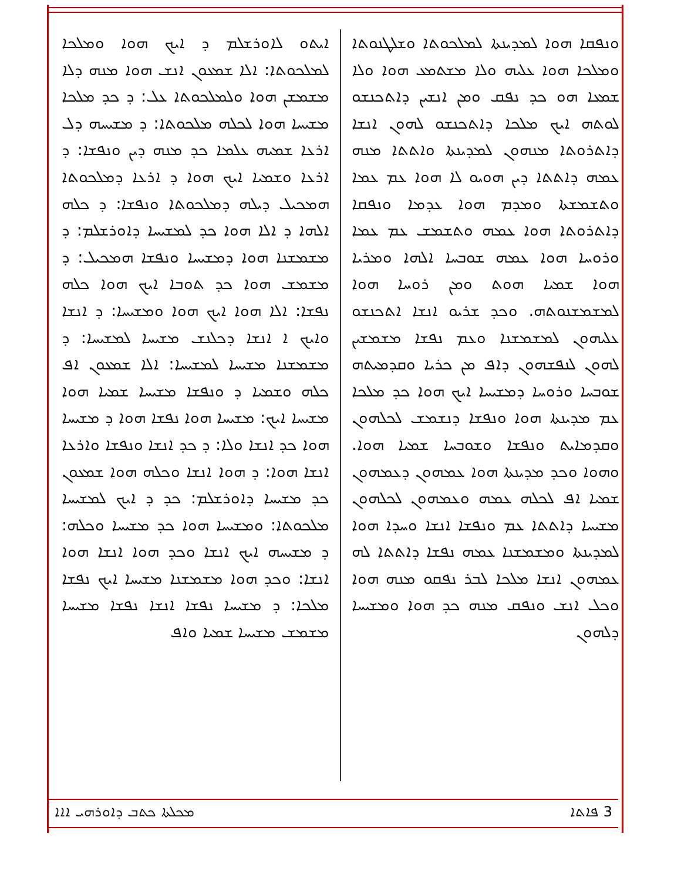ܘܢܦܩܐ ܗܘܐ ܠܡܕܝܢܬܐ ܠܡܠܟܘܬܐ ܘܫܠܛܢܘܬܐ ܘܡܠܟܐ ܗܘܐ ܥܠܝܗ ܘܠܐ ܡܫܬܡܥ ܗܘܐ ܘܠܐ ܫܡܥܐ ܗܘ ܟܕ ܢܦܩ ܘܡܢ ܐܢܫܝܢ ܕܐܬܟܢܫܘ ܠܘܬܗ ܐܝܟ ܡܠܟܐ ܕܐܬܟܢܫܘ ܠܗܘܢ ܐܢܫܐ ܕܐܬܪܘܬܐ ܡܢܗܘܢ ܠܡܕܝܢܬܐ ܘܐܬܬܐ ܡܢܗ ܥܡܗ ܕܐܬܬܐ ܕܝܢ ܗܘܝܘ ܠܐ ܗܘܐ ܥܡ ܥܡܐ ܘܬܫܡܫܬܐ ܘܡܕܡ ܗܘܐ ܥܕܡܐ ܘܢܦܩܐ ܕܐܬܪܘܬܐ ܗܘܐ ܥܡܗ ܘܬܫܡܫ ܥܡ ܥܡܐ ܘܪܘܚܐ ܗܘܐ ܥܡܗ ܫܘܒܚܐ ܐܠܗܐ ܘܡܪܝܐ ܗܘܐ ܫܡܝܐ ܗܘܬ ܘܡܢ ܪܘܚܐ ܗܘܐ ܠܡܫܡܫܢܘܬܗ. ܘܟܕ ܫܪܝܘ ܐܢܫܐ ܐܬܟܢܫܘ ܥܠܝܗܘܢ ܠܡܫܡܫܢܐ ܘܥܡ ܢܦܫܐ ܡܫܡܫܝܢ ܠܗܘܢ ܠܢܦܫܗܘܢ ܕܐܦ ܡܢ ܟܪܝܐ ܘܩܕܡܝܬܗ ܫܘܒܚܐ ܘܪܘܚܐ ܕܡܫܝܚܐ ܐܝܟ ܗܘܐ ܟܕ ܡܠܟܐ ܥܡ ܡܕܝܢܬܐ ܗܘܐ ܘܢܦܫܐ ܕܢܫܡܫ ܠܟܠܗܘܢ ܘܩܕܡܐܝܬ ܘܢܦܫܐ ܘܫܘܒܚܐ ܫܡܝܐ ܗܘܐ. ܘܗܘܐ ܘܟܕ ܡܕܝܢܬܐ ܗܘܐ ܥܡܗܘܢ ܕܥܡܗܘܢ ܫܡܝܐ ܐܦ ܠܟܠܗ ܥܡܗ ܘܥܡܗܘܢ ܠܟܠܗܘܢ ܡܫܝܚܐ ܕܐܬܬܐ ܥܡ ܘܢܦܫܐ ܐܢܫܐ ܘܚܕܐ ܗܘܐ ܠܡܕܝܢܬܐ ܘܡܫܡܫܢܐ ܥܡܗ ܢܦܫܐ ܕܐܬܬܐ ܠܗ ܥܡܗܘܢ ܐܢܫܐ ܡܠܟܐ ܠܒܪ ܢܦܩܘ ܡܢܗ ܗܘܐ ܘܟܠ ܐܢܫ ܘܢܦܩ ܡܢܗ ܟܕ ܗܘܐ ܘܡܫܝܚܐ ܕܠܗܘܢ
ܐܝܬܘ ܠܐܘܪܫܠܡ ܕ ܐܝܟ ܗܘܐ ܘܡܠܟܐ ܠܡܠܟܘܬܐ: ܐܠܐ ܫܡܥܘܢ ܐܢܫ ܗܘܐ ܡܢܗ ܕܠܐ ܡܫܡܫܢ ܗܘܐ ܘܠܡܠܟܘܬܐ ܥܠ: ܕ ܟܕ ܡܠܟܐ ܡܫܝܚܐ ܗܘܐ ܠܟܠܗ ܡܠܟܘܬܐ: ܕ ܡܫܝܚܗ ܕܠ ܐܪܥܐ ܫܡܝܗ ܥܠܡܐ ܟܕ ܡܢܗ ܕܝܢ ܘܢܦܫܐ: ܕ ܐܪܥܐ ܘܫܡܝܐ ܐܝܟ ܗܘܐ ܕ ܐܪܥܐ ܕܡܠܟܘܬܐ ܗܡܟܝܠ ܕܝܠܗ ܕܡܠܟܘܬܐ ܘܢܦܫܐ: ܕ ܟܠܗ ܐܠܗܐ ܕ ܐܠܐ ܗܘܐ ܟܕ ܠܡܫܝܚܐ ܕܐܘܪܫܠܡ: ܕ ܡܫܡܫܢܐ ܗܘܐ ܕܡܫܝܚܐ ܘܢܦܫܐ ܗܡܟܝܠ: ܕ ܡܫܡܫ ܗܘܐ ܟܕ ܬܘܒܐ ܐܝܟ ܗܘܐ ܟܠܗ ܢܦܫܐ: ܐܠܐ ܗܘܐ ܐܝܟ ܗܘܐ ܘܡܫܝܚܐ: ܕ ܐܢܫܐ ܘܐܝܟ ܐ ܐܢܫܐ ܕܟܠܢܫ ܡܫܝܚܐ ܠܡܫܝܚܐ: ܕ ܡܫܡܫܢܐ ܡܫܝܚܐ ܠܡܫܝܚܐ: ܐܠܐ ܫܡܥܘܢ ܐܦ ܟܠܗ ܘܫܡܝܐ ܕ ܘܢܦܫܐ ܡܫܝܚܐ ܫܡܝܐ ܗܘܐ ܡܫܝܚܐ ܐܝܟ: ܡܫܝܚܐ ܗܘܐ ܢܦܫܐ ܗܘܐ ܕ ܡܫܝܚܐ ܗܘܐ ܟܕ ܐܢܫܐ ܘܠܐ: ܕ ܟܕ ܐܢܫܐ ܘܢܦܫܐ ܘܐܪܥܐ ܐܢܫܐ ܗܘܐ: ܕ ܗܘܐ ܐܢܫܐ ܘܟܠܗ ܗܘܐ ܫܡܥܘܢ ܟܕ ܡܫܝܚܐ ܕܐܘܪܫܠܡ: ܟܕ ܕ ܐܝܟ ܠܡܫܝܚܐ ܡܠܟܘܬܐ: ܘܡܫܝܚܐ ܗܘܐ ܟܕ ܡܫܝܚܐ ܘܟܠܗ: ܕ ܡܫܝܚܗ ܐܝܟ ܐܢܫܐ ܘܟܕ ܗܘܐ ܐܢܫܐ ܗܘܐ ܐܢܫܐ: ܘܟܕ ܗܘܐ ܡܫܡܫܢܐ ܡܫܝܚܐ ܐܝܟ ܢܦܫܐ ܡܠܟܐ: ܕ ܡܫܝܚܐ ܢܦܫܐ ܐܢܫܐ ܢܦܫܐ ܡܫܝܚܐ ܡܫܡܫ ܡܫܝܚܐ ܫܡܝܐ ܘܐܦ
3 ܦܐܬܐ ܡܟܠܬܐ ܟܬܒ ܕܐܘܪܗܝ ܐܐܐ